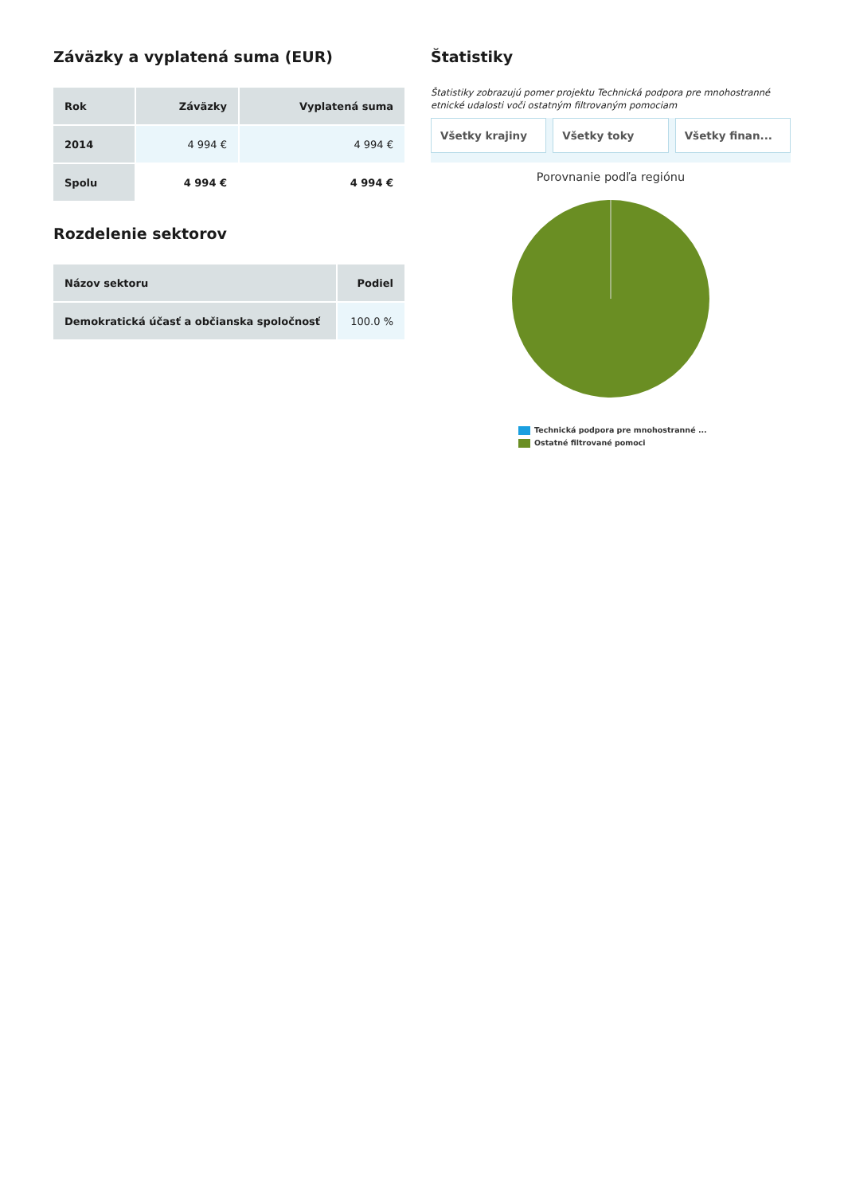Záväzky a vyplatená suma (EUR)
| Rok | Záväzky | Vyplatená suma |
| --- | --- | --- |
| 2014 | 4 994 € | 4 994 € |
| Spolu | 4 994 € | 4 994 € |
Rozdelenie sektorov
| Názov sektoru | Podiel |
| --- | --- |
| Demokratická účasť a občianska spoločnosť | 100.0 % |
Štatistiky
Štatistiky zobrazujú pomer projektu Technická podpora pre mnohostranné etnické udalosti voči ostatným filtrovaným pomociam
Všetky krajiny Všetky toky Všetky finan...
Porovnanie podľa regiónu
Technická podpora pre mnohostranné ...
Ostatné filtrované pomoci